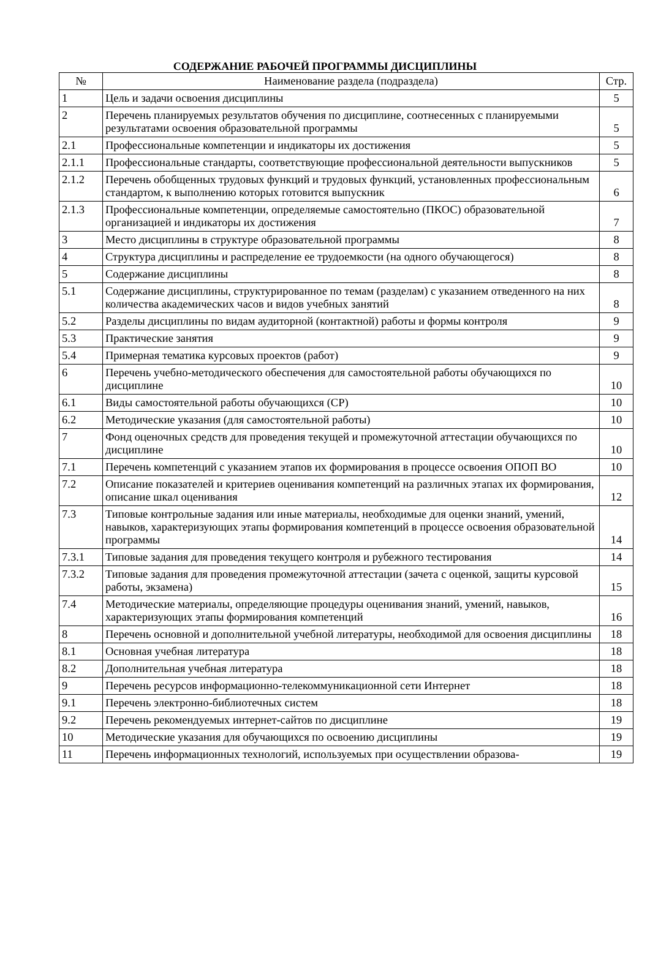СОДЕРЖАНИЕ РАБОЧЕЙ ПРОГРАММЫ ДИСЦИПЛИНЫ
| № | Наименование раздела (подраздела) | Стр. |
| --- | --- | --- |
| 1 | Цель и задачи освоения дисциплины | 5 |
| 2 | Перечень планируемых результатов обучения по дисциплине, соотнесенных с планируемыми результатами освоения образовательной программы | 5 |
| 2.1 | Профессиональные компетенции и индикаторы их достижения | 5 |
| 2.1.1 | Профессиональные стандарты, соответствующие профессиональной деятельности выпускников | 5 |
| 2.1.2 | Перечень обобщенных трудовых функций и трудовых функций, установленных профессиональным стандартом, к выполнению которых готовится выпускник | 6 |
| 2.1.3 | Профессиональные компетенции, определяемые самостоятельно (ПКОС) образовательной организацией и индикаторы их достижения | 7 |
| 3 | Место дисциплины в структуре образовательной программы | 8 |
| 4 | Структура дисциплины и распределение ее трудоемкости (на одного обучающегося) | 8 |
| 5 | Содержание дисциплины | 8 |
| 5.1 | Содержание дисциплины, структурированное по темам (разделам) с указанием отведенного на них количества академических часов и видов учебных занятий | 8 |
| 5.2 | Разделы дисциплины по видам аудиторной (контактной) работы и формы контроля | 9 |
| 5.3 | Практические занятия | 9 |
| 5.4 | Примерная тематика курсовых проектов (работ) | 9 |
| 6 | Перечень учебно-методического обеспечения для самостоятельной работы обучающихся по дисциплине | 10 |
| 6.1 | Виды самостоятельной работы обучающихся (СР) | 10 |
| 6.2 | Методические указания (для самостоятельной работы) | 10 |
| 7 | Фонд оценочных средств для проведения текущей и промежуточной аттестации обучающихся по дисциплине | 10 |
| 7.1 | Перечень компетенций с указанием этапов их формирования в процессе освоения ОПОП ВО | 10 |
| 7.2 | Описание показателей и критериев оценивания компетенций на различных этапах их формирования, описание шкал оценивания | 12 |
| 7.3 | Типовые контрольные задания или иные материалы, необходимые для оценки знаний, умений, навыков, характеризующих этапы формирования компетенций в процессе освоения образовательной программы | 14 |
| 7.3.1 | Типовые задания для проведения текущего контроля и рубежного тестирования | 14 |
| 7.3.2 | Типовые задания для проведения промежуточной аттестации (зачета с оценкой, защиты курсовой работы, экзамена) | 15 |
| 7.4 | Методические материалы, определяющие процедуры оценивания знаний, умений, навыков, характеризующих этапы формирования компетенций | 16 |
| 8 | Перечень основной и дополнительной учебной литературы, необходимой для освоения дисциплины | 18 |
| 8.1 | Основная учебная литература | 18 |
| 8.2 | Дополнительная учебная литература | 18 |
| 9 | Перечень ресурсов информационно-телекоммуникационной сети Интернет | 18 |
| 9.1 | Перечень электронно-библиотечных систем | 18 |
| 9.2 | Перечень рекомендуемых интернет-сайтов по дисциплине | 19 |
| 10 | Методические указания для обучающихся по освоению дисциплины | 19 |
| 11 | Перечень информационных технологий, используемых при осуществлении образова- | 19 |